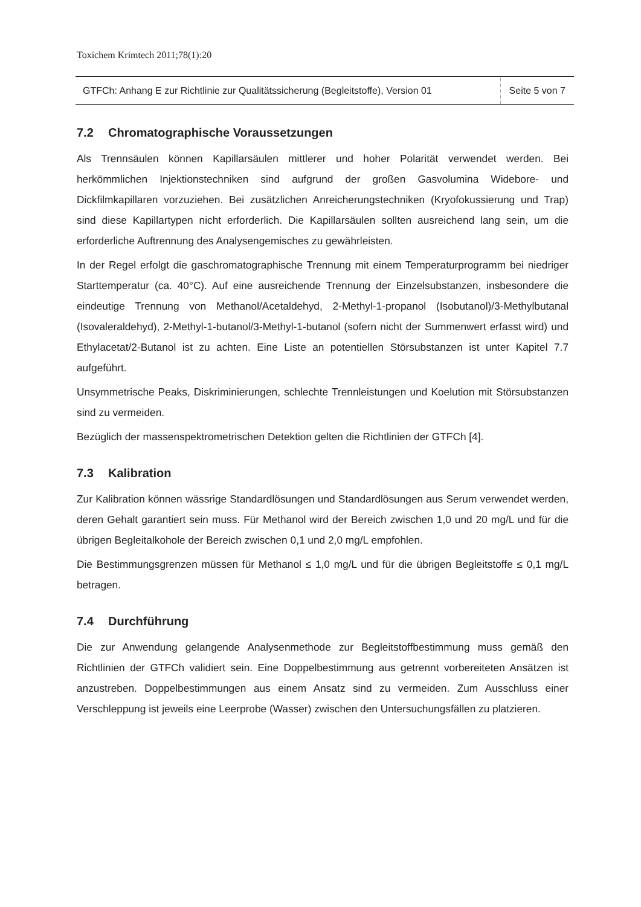Toxichem Krimtech 2011;78(1):20
GTFCh: Anhang E zur Richtlinie zur Qualitätssicherung (Begleitstoffe), Version 01
Seite 5 von 7
7.2 Chromatographische Voraussetzungen
Als Trennsäulen können Kapillarsäulen mittlerer und hoher Polarität verwendet werden. Bei herkömmlichen Injektionstechniken sind aufgrund der großen Gasvolumina Widebore- und Dickfilmkapillaren vorzuziehen. Bei zusätzlichen Anreicherungstechniken (Kryofokussierung und Trap) sind diese Kapillartypen nicht erforderlich. Die Kapillarsäulen sollten ausreichend lang sein, um die erforderliche Auftrennung des Analysengemisches zu gewährleisten.
In der Regel erfolgt die gaschromatographische Trennung mit einem Temperaturprogramm bei niedriger Starttemperatur (ca. 40°C). Auf eine ausreichende Trennung der Einzelsubstanzen, insbesondere die eindeutige Trennung von Methanol/Acetaldehyd, 2-Methyl-1-propanol (Isobutanol)/3-Methylbutanal (Isovaleraldehyd), 2-Methyl-1-butanol/3-Methyl-1-butanol (sofern nicht der Summenwert erfasst wird) und Ethylacetat/2-Butanol ist zu achten. Eine Liste an potentiellen Störsubstanzen ist unter Kapitel 7.7 aufgeführt.
Unsymmetrische Peaks, Diskriminierungen, schlechte Trennleistungen und Koelution mit Störsubstanzen sind zu vermeiden.
Bezüglich der massenspektrometrischen Detektion gelten die Richtlinien der GTFCh [4].
7.3 Kalibration
Zur Kalibration können wässrige Standardlösungen und Standardlösungen aus Serum verwendet werden, deren Gehalt garantiert sein muss. Für Methanol wird der Bereich zwischen 1,0 und 20 mg/L und für die übrigen Begleitalkohole der Bereich zwischen 0,1 und 2,0 mg/L empfohlen.
Die Bestimmungsgrenzen müssen für Methanol ≤ 1,0 mg/L und für die übrigen Begleitstoffe ≤ 0,1 mg/L betragen.
7.4 Durchführung
Die zur Anwendung gelangende Analysenmethode zur Begleitstoffbestimmung muss gemäß den Richtlinien der GTFCh validiert sein. Eine Doppelbestimmung aus getrennt vorbereiteten Ansätzen ist anzustreben. Doppelbestimmungen aus einem Ansatz sind zu vermeiden. Zum Ausschluss einer Verschleppung ist jeweils eine Leerprobe (Wasser) zwischen den Untersuchungsfällen zu platzieren.